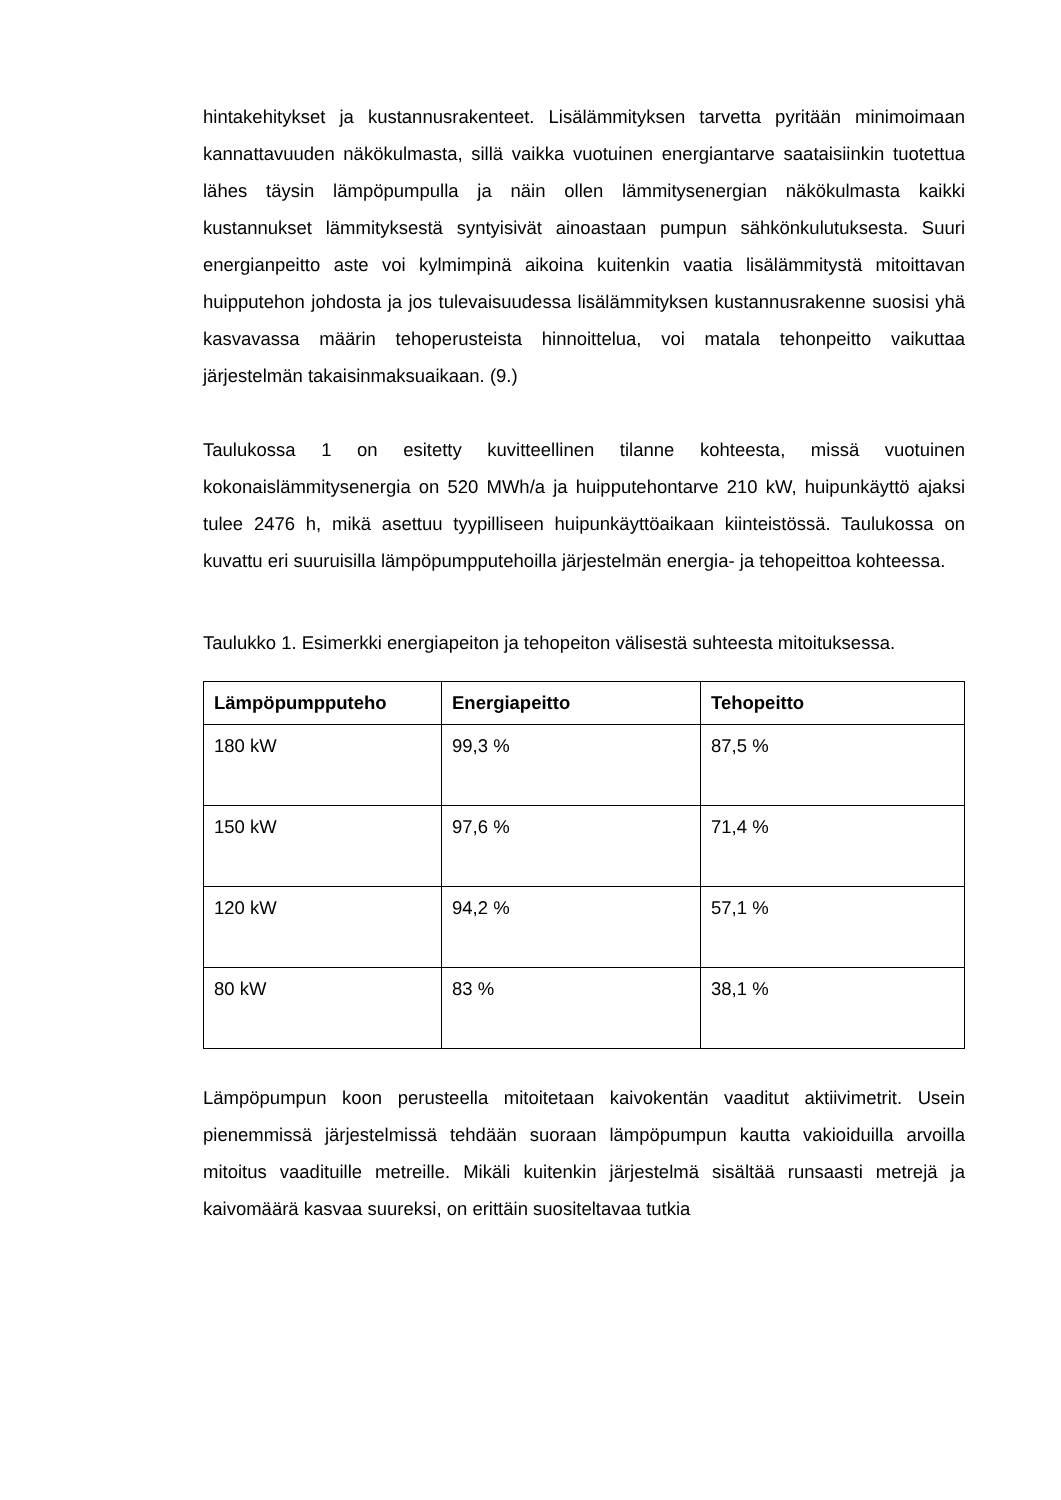hintakehitykset ja kustannusrakenteet. Lisälämmityksen tarvetta pyritään minimoimaan kannattavuuden näkökulmasta, sillä vaikka vuotuinen energiantarve saataisiinkin tuotettua lähes täysin lämpöpumpulla ja näin ollen lämmitysenergian näkökulmasta kaikki kustannukset lämmityksestä syntyisivät ainoastaan pumpun sähkönkulutuksesta. Suuri energianpeitto aste voi kylmimpinä aikoina kuitenkin vaatia lisälämmitystä mitoittavan huipputehon johdosta ja jos tulevaisuudessa lisälämmityksen kustannusrakenne suosisi yhä kasvavassa määrin tehoperusteista hinnoittelua, voi matala tehonpeitto vaikuttaa järjestelmän takaisinmaksuaikaan. (9.)
Taulukossa 1 on esitetty kuvitteellinen tilanne kohteesta, missä vuotuinen kokonaislämmitysenergia on 520 MWh/a ja huipputehontarve 210 kW, huipunkäyttö ajaksi tulee 2476 h, mikä asettuu tyypilliseen huipunkäyttöaikaan kiinteistössä. Taulukossa on kuvattu eri suuruisilla lämpöpumpputehoilla järjestelmän energia- ja tehopeittoa kohteessa.
Taulukko 1. Esimerkki energiapeiton ja tehopeiton välisestä suhteesta mitoituksessa.
| Lämpöpumpputeho | Energiapeitto | Tehopeitto |
| --- | --- | --- |
| 180 kW | 99,3 % | 87,5 % |
| 150 kW | 97,6 % | 71,4 % |
| 120 kW | 94,2 % | 57,1 % |
| 80 kW | 83 % | 38,1 % |
Lämpöpumpun koon perusteella mitoitetaan kaivokentän vaaditut aktiivimetrit. Usein pienemmissä järjestelmissä tehdään suoraan lämpöpumpun kautta vakioiduilla arvoilla mitoitus vaadituille metreille. Mikäli kuitenkin järjestelmä sisältää runsaasti metrejä ja kaivomäärä kasvaa suureksi, on erittäin suositeltavaa tutkia